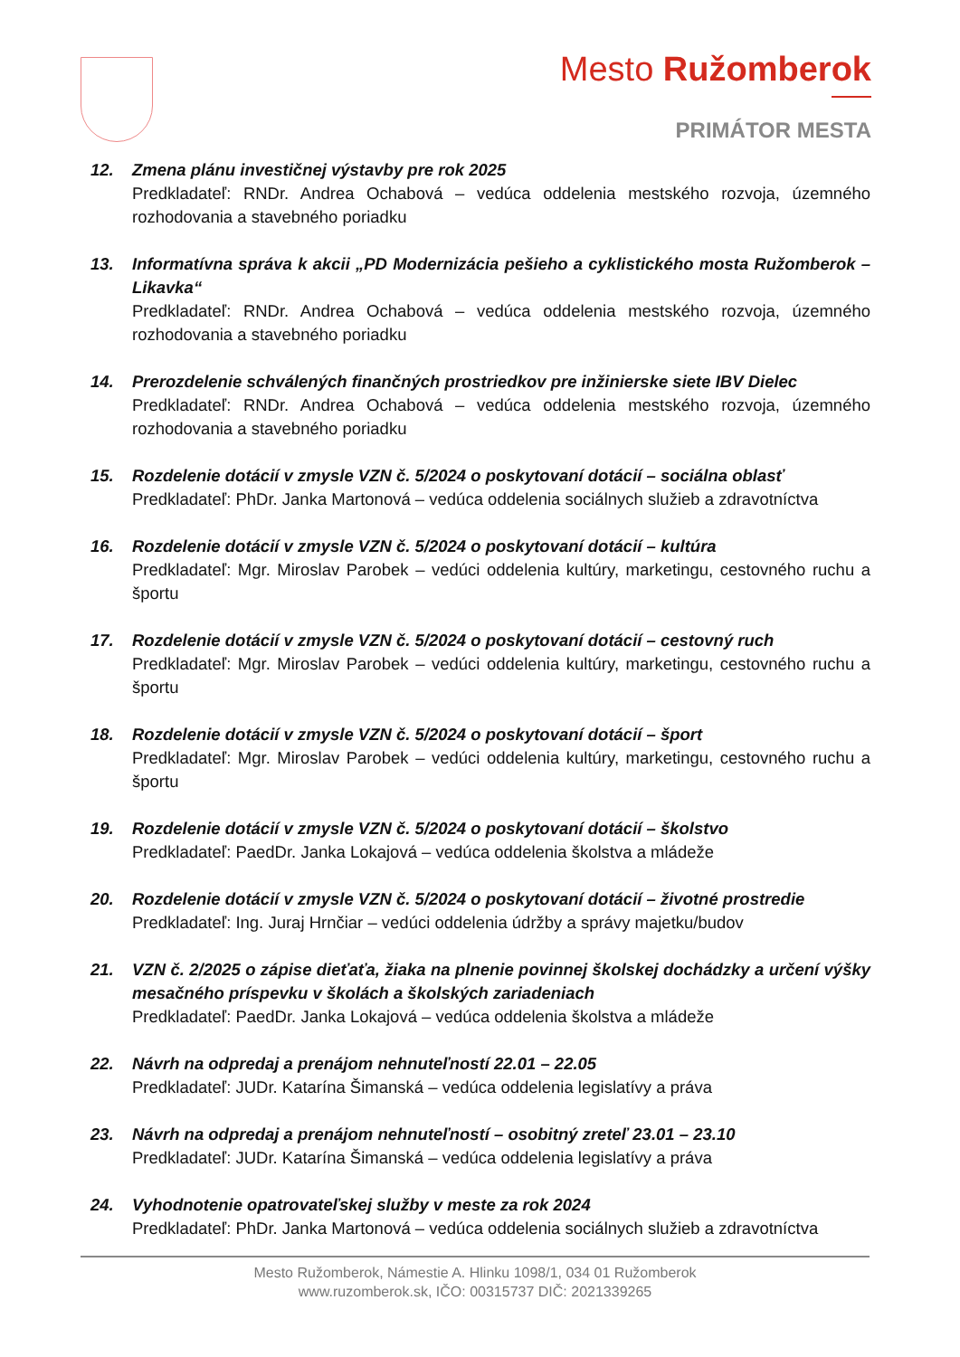Mesto Ružomberok
PRIMÁTOR MESTA
12. Zmena plánu investičnej výstavby pre rok 2025
Predkladateľ: RNDr. Andrea Ochabová – vedúca oddelenia mestského rozvoja, územného rozhodovania a stavebného poriadku
13. Informatívna správa k akcii „PD Modernizácia pešieho a cyklistického mosta Ružomberok – Likavka“
Predkladateľ: RNDr. Andrea Ochabová – vedúca oddelenia mestského rozvoja, územného rozhodovania a stavebného poriadku
14. Prerozdelenie schválených finančných prostriedkov pre inžinierske siete IBV Dielec
Predkladateľ: RNDr. Andrea Ochabová – vedúca oddelenia mestského rozvoja, územného rozhodovania a stavebného poriadku
15. Rozdelenie dotácií v zmysle VZN č. 5/2024 o poskytovaní dotácií – sociálna oblasť
Predkladateľ: PhDr. Janka Martonová – vedúca oddelenia sociálnych služieb a zdravotníctva
16. Rozdelenie dotácií v zmysle VZN č. 5/2024 o poskytovaní dotácií – kultúra
Predkladateľ: Mgr. Miroslav Parobek – vedúci oddelenia kultúry, marketingu, cestovného ruchu a športu
17. Rozdelenie dotácií v zmysle VZN č. 5/2024 o poskytovaní dotácií – cestovný ruch
Predkladateľ: Mgr. Miroslav Parobek – vedúci oddelenia kultúry, marketingu, cestovného ruchu a športu
18. Rozdelenie dotácií v zmysle VZN č. 5/2024 o poskytovaní dotácií – šport
Predkladateľ: Mgr. Miroslav Parobek – vedúci oddelenia kultúry, marketingu, cestovného ruchu a športu
19. Rozdelenie dotácií v zmysle VZN č. 5/2024 o poskytovaní dotácií – školstvo
Predkladateľ: PaedDr. Janka Lokajová – vedúca oddelenia školstva a mládeže
20. Rozdelenie dotácií v zmysle VZN č. 5/2024 o poskytovaní dotácií – životné prostredie
Predkladateľ: Ing. Juraj Hrnčiar – vedúci oddelenia údržby a správy majetku/budov
21. VZN č. 2/2025 o zápise dieťaťa, žiaka na plnenie povinnej školskej dochádzky a určení výšky mesačného príspevku v školách a školských zariadeniach
Predkladateľ: PaedDr. Janka Lokajová – vedúca oddelenia školstva a mládeže
22. Návrh na odpredaj a prenájom nehnuteľností 22.01 – 22.05
Predkladateľ: JUDr. Katarína Šimanská – vedúca oddelenia legislatívy a práva
23. Návrh na odpredaj a prenájom nehnuteľností – osobitný zreteľ 23.01 – 23.10
Predkladateľ: JUDr. Katarína Šimanská – vedúca oddelenia legislatívy a práva
24. Vyhodnotenie opatrovateľskej služby v meste za rok 2024
Predkladateľ: PhDr. Janka Martonová – vedúca oddelenia sociálnych služieb a zdravotníctva
Mesto Ružomberok, Námestie A. Hlinku 1098/1, 034 01 Ružomberok
www.ruzomberok.sk, IČO: 00315737 DIČ: 2021339265